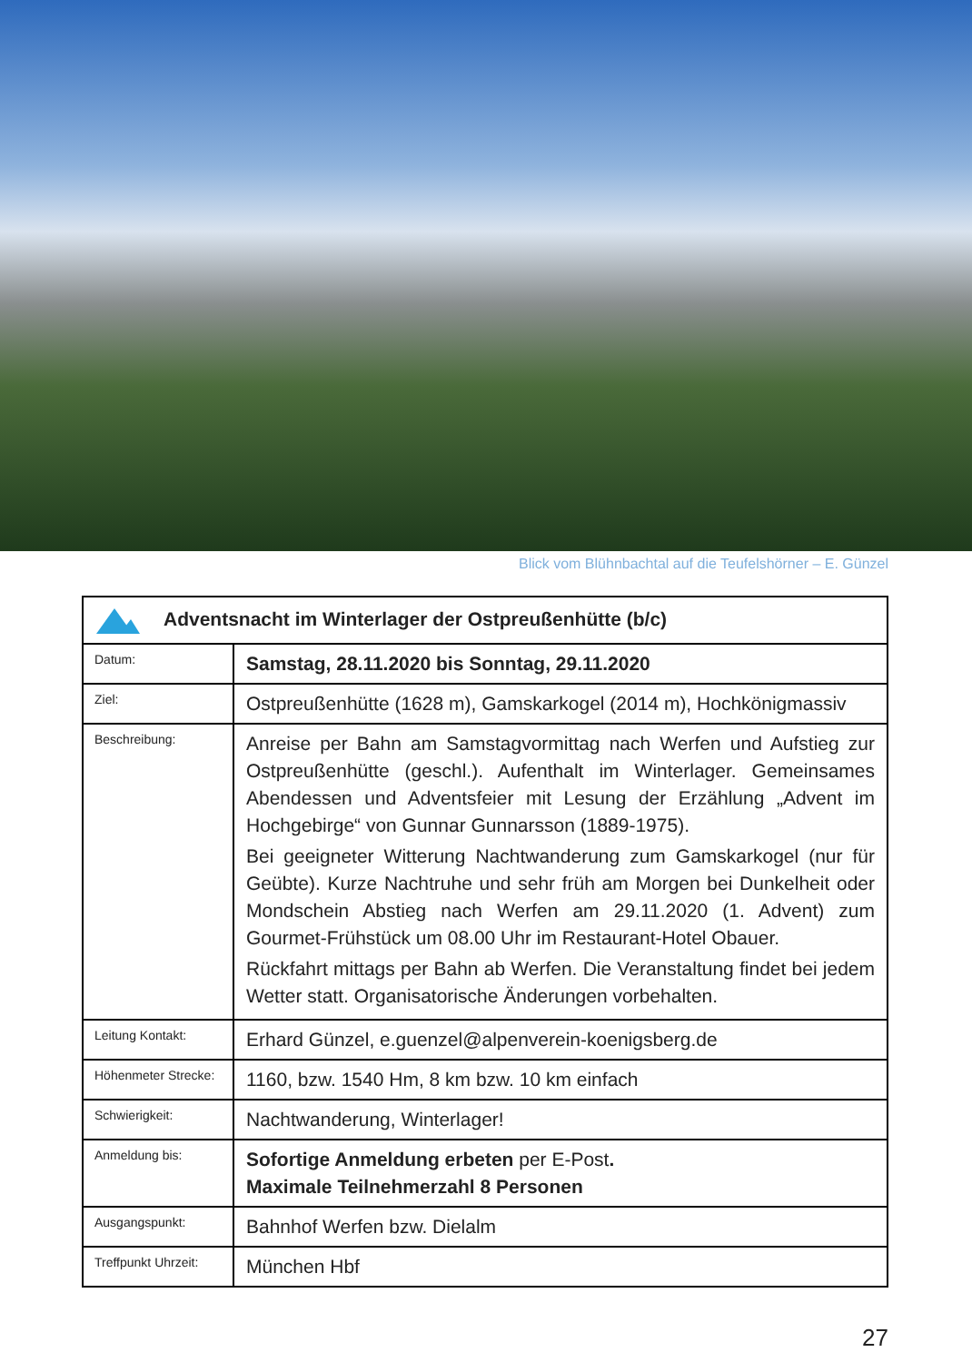Blick vom Blühnbachtal auf die Teufelshörner – E. Günzel
| Adventsnacht im Winterlager der Ostpreußenhütte (b/c) | |
| Datum: | Samstag, 28.11.2020 bis Sonntag, 29.11.2020 |
| Ziel: | Ostpreußenhütte (1628 m), Gamskarkogel (2014 m), Hochkönigmassiv |
| Beschreibung: | Anreise per Bahn am Samstagvormittag nach Werfen und Aufstieg zur Ostpreußenhütte (geschl.). Aufenthalt im Winterlager. Gemeinsames Abendessen und Adventsfeier mit Lesung der Erzählung „Advent im Hochgebirge“ von Gunnar Gunnarsson (1889-1975). Bei geeigneter Witterung Nachtwanderung zum Gamskarkogel (nur für Geübte). Kurze Nachtruhe und sehr früh am Morgen bei Dunkelheit oder Mondschein Abstieg nach Werfen am 29.11.2020 (1. Advent) zum Gourmet-Frühstück um 08.00 Uhr im Restaurant-Hotel Obauer. Rückfahrt mittags per Bahn ab Werfen. Die Veranstaltung findet bei jedem Wetter statt. Organisatorische Änderungen vorbehalten. |
| Leitung Kontakt: | Erhard Günzel, e.guenzel@alpenverein-koenigsberg.de |
| Höhenmeter Strecke: | 1160, bzw. 1540 Hm, 8 km bzw. 10 km einfach |
| Schwierigkeit: | Nachtwanderung, Winterlager! |
| Anmeldung bis: | Sofortige Anmeldung erbeten per E-Post . Maximale Teilnehmerzahl 8 Personen |
| Ausgangspunkt: | Bahnhof Werfen bzw. Dielalm |
| Treffpunkt Uhrzeit: | München Hbf |
27